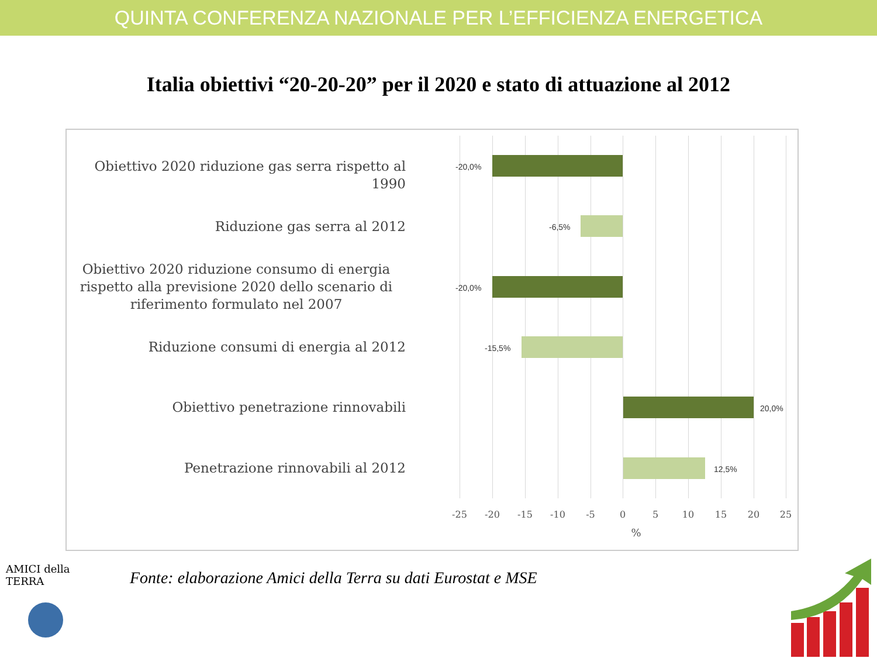QUINTA CONFERENZA NAZIONALE PER L’EFFICIENZA ENERGETICA
Italia obiettivi “20-20-20” per il 2020 e stato di attuazione al 2012
Obiettivo 2020 riduzione gas serra rispetto al 1990
Riduzione gas serra al 2012
Obiettivo 2020 riduzione consumo di energia rispetto alla previsione 2020 dello scenario di riferimento formulato nel 2007
Riduzione consumi di energia al 2012
Obiettivo penetrazione rinnovabili
Penetrazione rinnovabili al 2012
-20,0%
-6,5%
-20,0%
-15,5%
20,0%
12,5%
-25 -20 -15 -10 -5 0 5 10 15 20 25
%
Fonte: elaborazione Amici della Terra su dati Eurostat e MSE
AMICI della TERRA